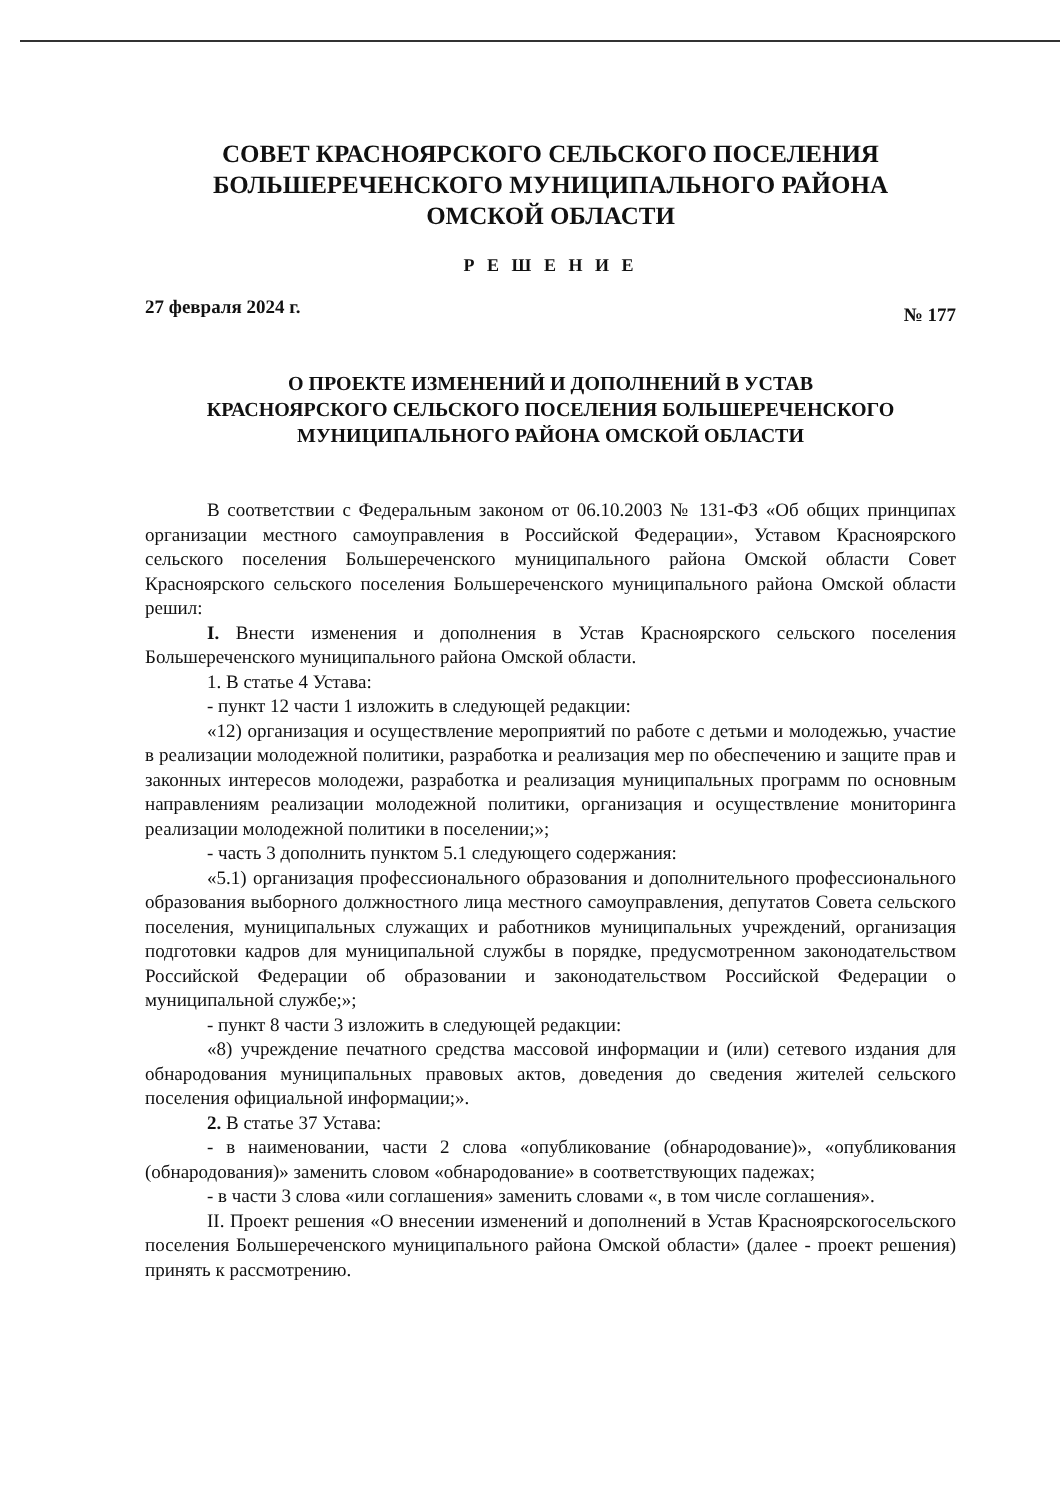СОВЕТ КРАСНОЯРСКОГО СЕЛЬСКОГО ПОСЕЛЕНИЯ
БОЛЬШЕРЕЧЕНСКОГО МУНИЦИПАЛЬНОГО РАЙОНА
ОМСКОЙ ОБЛАСТИ
Р Е Ш Е Н И Е
27 февраля 2024 г. № 177
О ПРОЕКТЕ ИЗМЕНЕНИЙ И ДОПОЛНЕНИЙ В УСТАВ
КРАСНОЯРСКОГО СЕЛЬСКОГО ПОСЕЛЕНИЯ БОЛЬШЕРЕЧЕНСКОГО
МУНИЦИПАЛЬНОГО РАЙОНА ОМСКОЙ ОБЛАСТИ
В соответствии с Федеральным законом от 06.10.2003 № 131-ФЗ «Об общих принципах организации местного самоуправления в Российской Федерации», Уставом Красноярского сельского поселения Большереченского муниципального района Омской области Совет Красноярского сельского поселения Большереченского муниципального района Омской области решил:
I. Внести изменения и дополнения в Устав Красноярского сельского поселения Большереченского муниципального района Омской области.
1. В статье 4 Устава:
- пункт 12 части 1 изложить в следующей редакции:
«12) организация и осуществление мероприятий по работе с детьми и молодежью, участие в реализации молодежной политики, разработка и реализация мер по обеспечению и защите прав и законных интересов молодежи, разработка и реализация муниципальных программ по основным направлениям реализации молодежной политики, организация и осуществление мониторинга реализации молодежной политики в поселении;»;
- часть 3 дополнить пунктом 5.1 следующего содержания:
«5.1) организация профессионального образования и дополнительного профессионального образования выборного должностного лица местного самоуправления, депутатов Совета сельского поселения, муниципальных служащих и работников муниципальных учреждений, организация подготовки кадров для муниципальной службы в порядке, предусмотренном законодательством Российской Федерации об образовании и законодательством Российской Федерации о муниципальной службе;»;
- пункт 8 части 3 изложить в следующей редакции:
«8) учреждение печатного средства массовой информации и (или) сетевого издания для обнародования муниципальных правовых актов, доведения до сведения жителей сельского поселения официальной информации;».
2. В статье 37 Устава:
- в наименовании, части 2 слова «опубликование (обнародование)», «опубликования (обнародования)» заменить словом «обнародование» в соответствующих падежах;
- в части 3 слова «или соглашения» заменить словами «, в том числе соглашения».
II. Проект решения «О внесении изменений и дополнений в Устав Красноярскогосельского поселения Большереченского муниципального района Омской области» (далее - проект решения) принять к рассмотрению.